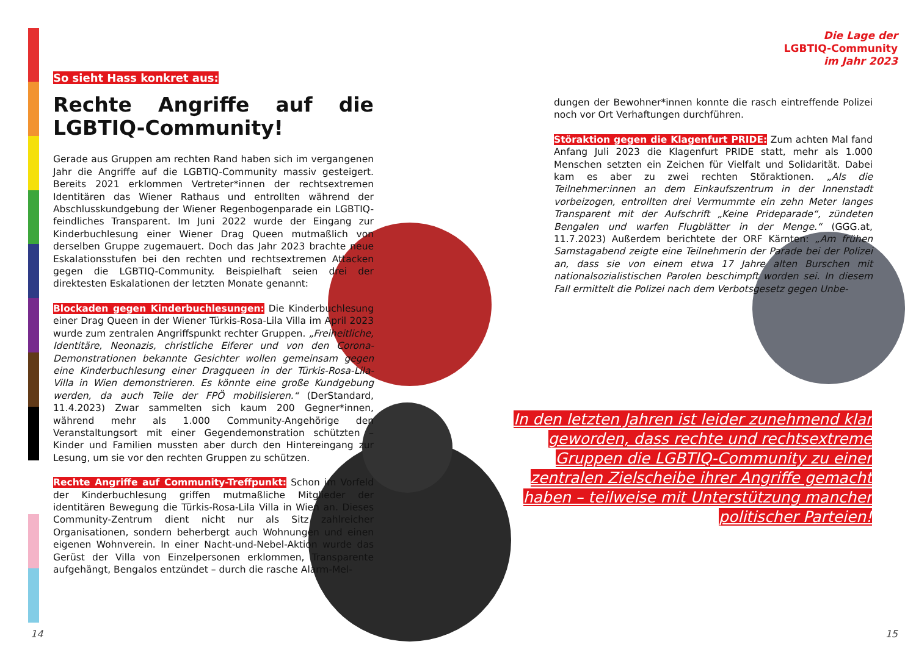Die Lage der
LGBTIQ-Community
im Jahr 2023
So sieht Hass konkret aus:
Rechte Angriffe auf die LGBTIQ-Community!
Gerade aus Gruppen am rechten Rand haben sich im vergangenen Jahr die Angriffe auf die LGBTIQ-Community massiv gesteigert. Bereits 2021 erklommen Vertreter*innen der rechtsextremen Identitären das Wiener Rathaus und entrollten während der Abschlusskundgebung der Wiener Regenbogenparade ein LGBTIQ-feindliches Transparent. Im Juni 2022 wurde der Eingang zur Kinderbuchlesung einer Wiener Drag Queen mutmaßlich von derselben Gruppe zugemauert. Doch das Jahr 2023 brachte neue Eskalationsstufen bei den rechten und rechtsextremen Attacken gegen die LGBTIQ-Community. Beispielhaft seien drei der direktesten Eskalationen der letzten Monate genannt:
Blockaden gegen Kinderbuchlesungen: Die Kinderbuchlesung einer Drag Queen in der Wiener Türkis-Rosa-Lila Villa im April 2023 wurde zum zentralen Angriffspunkt rechter Gruppen. „Freiheitliche, Identitäre, Neonazis, christliche Eiferer und von den Corona-Demonstrationen bekannte Gesichter wollen gemeinsam gegen eine Kinderbuchlesung einer Dragqueen in der Türkis-Rosa-Lila-Villa in Wien demonstrieren. Es könnte eine große Kundgebung werden, da auch Teile der FPÖ mobilisieren.“ (DerStandard, 11.4.2023) Zwar sammelten sich kaum 200 Gegner*innen, während mehr als 1.000 Community-Angehörige den Veranstaltungsort mit einer Gegendemonstration schützten – Kinder und Familien mussten aber durch den Hintereingang zur Lesung, um sie vor den rechten Gruppen zu schützen.
Rechte Angriffe auf Community-Treffpunkt: Schon im Vorfeld der Kinderbuchlesung griffen mutmaßliche Mitglieder der identitären Bewegung die Türkis-Rosa-Lila Villa in Wien an. Dieses Community-Zentrum dient nicht nur als Sitz zahlreicher Organisationen, sondern beherbergt auch Wohnungen und einen eigenen Wohnverein. In einer Nacht-und-Nebel-Aktion wurde das Gerüst der Villa von Einzelpersonen erklommen, Transparente aufgehängt, Bengalos entzündet – durch die rasche Alarm-Mel-
dungen der Bewohner*innen konnte die rasch eintreffende Polizei noch vor Ort Verhaftungen durchführen.
Störaktion gegen die Klagenfurt PRIDE: Zum achten Mal fand Anfang Juli 2023 die Klagenfurt PRIDE statt, mehr als 1.000 Menschen setzten ein Zeichen für Vielfalt und Solidarität. Dabei kam es aber zu zwei rechten Störaktionen. „Als die Teilnehmer:innen an dem Einkaufszentrum in der Innenstadt vorbeizogen, entrollten drei Vermummte ein zehn Meter langes Transparent mit der Aufschrift „Keine Prideparade“, zündeten Bengalen und warfen Flugblätter in der Menge.“ (GGG.at, 11.7.2023) Außerdem berichtete der ORF Kärnten: „Am frühen Samstagabend zeigte eine Teilnehmerin der Parade bei der Polizei an, dass sie von einem etwa 17 Jahre alten Burschen mit nationalsozialistischen Parolen beschimpft worden sei. In diesem Fall ermittelt die Polizei nach dem Verbotsgesetz gegen Unbe-
In den letzten Jahren ist leider zunehmend klar geworden, dass rechte und rechtsextreme Gruppen die LGBTIQ-Community zu einer zentralen Zielscheibe ihrer Angriffe gemacht haben – teilweise mit Unterstützung mancher politischer Parteien!
14 15